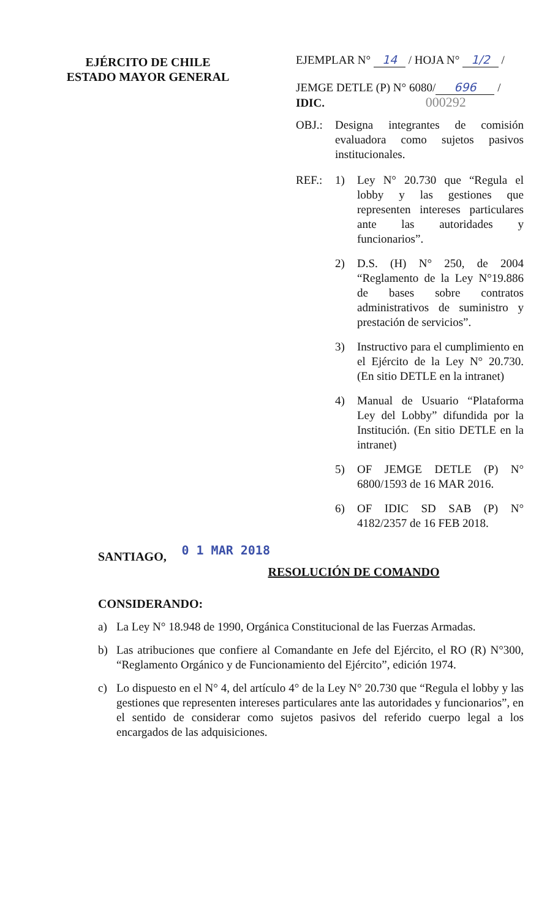EJÉRCITO DE CHILE
ESTADO MAYOR GENERAL
EJEMPLAR N° 14 / HOJA N° 1/2 /
JEMGE DETLE (P) N° 6080/ 696 /
IDIC. 000292
OBJ.: Designa integrantes de comisión evaluadora como sujetos pasivos institucionales.
REF.: 1) Ley N° 20.730 que “Regula el lobby y las gestiones que representen intereses particulares ante las autoridades y funcionarios”.
2) D.S. (H) N° 250, de 2004 “Reglamento de la Ley N°19.886 de bases sobre contratos administrativos de suministro y prestación de servicios”.
3) Instructivo para el cumplimiento en el Ejército de la Ley N° 20.730. (En sitio DETLE en la intranet)
4) Manual de Usuario “Plataforma Ley del Lobby” difundida por la Institución. (En sitio DETLE en la intranet)
5) OF JEMGE DETLE (P) N° 6800/1593 de 16 MAR 2016.
6) OF IDIC SD SAB (P) N° 4182/2357 de 16 FEB 2018.
SANTIAGO, 0 1 MAR 2018
RESOLUCIÓN DE COMANDO
CONSIDERANDO:
a) La Ley N° 18.948 de 1990, Orgánica Constitucional de las Fuerzas Armadas.
b) Las atribuciones que confiere al Comandante en Jefe del Ejército, el RO (R) N°300, “Reglamento Orgánico y de Funcionamiento del Ejército”, edición 1974.
c) Lo dispuesto en el N° 4, del artículo 4° de la Ley N° 20.730 que “Regula el lobby y las gestiones que representen intereses particulares ante las autoridades y funcionarios”, en el sentido de considerar como sujetos pasivos del referido cuerpo legal a los encargados de las adquisiciones.